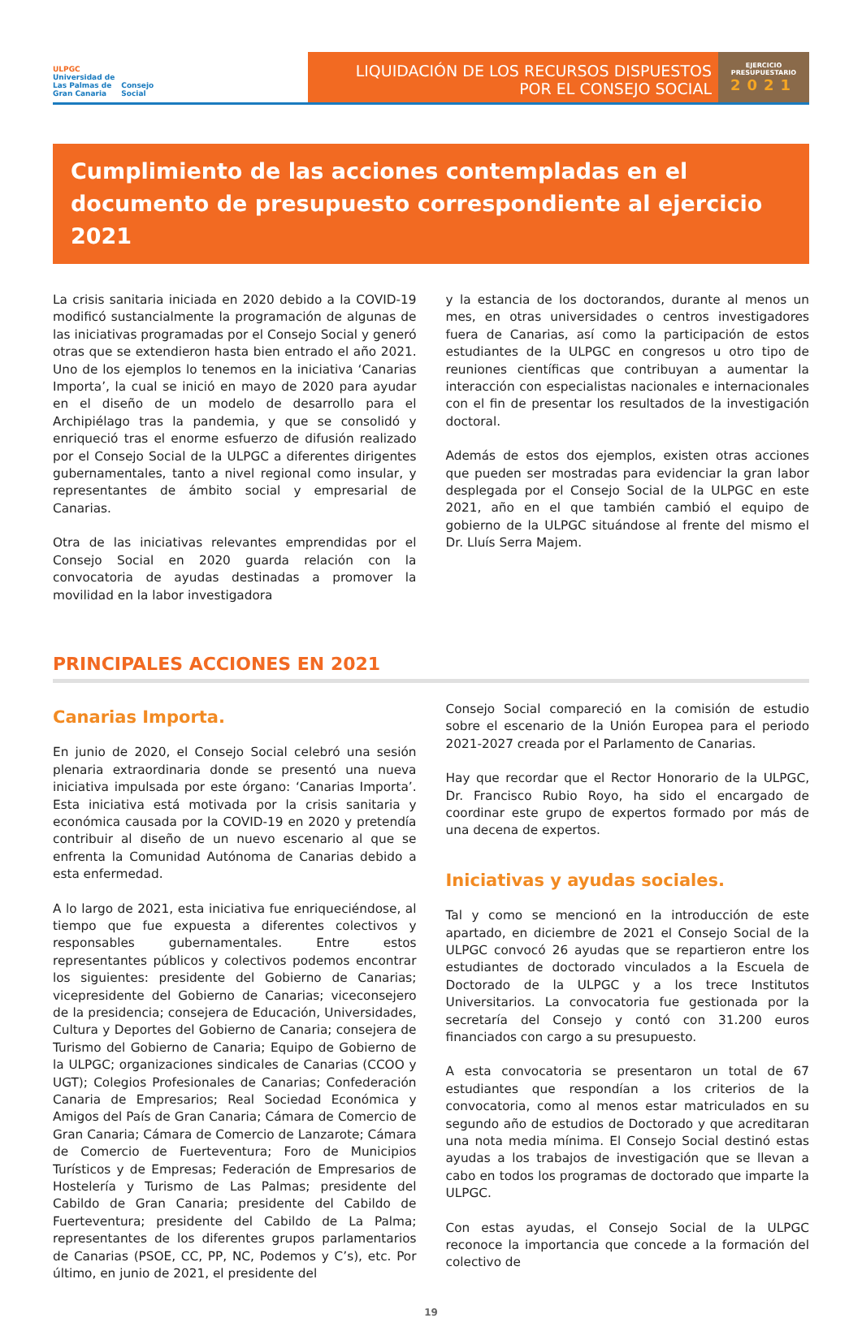ULPGC
Universidad de
Las Palmas de
Gran Canaria
Consejo
Social
LIQUIDACIÓN DE LOS RECURSOS DISPUESTOS
POR EL CONSEJO SOCIAL
EJERCICIO
PRESUPUESTARIO
2021
Cumplimiento de las acciones contempladas en el documento de presupuesto correspondiente al ejercicio 2021
La crisis sanitaria iniciada en 2020 debido a la COVID-19 modificó sustancialmente la programación de algunas de las iniciativas programadas por el Consejo Social y generó otras que se extendieron hasta bien entrado el año 2021. Uno de los ejemplos lo tenemos en la iniciativa ‘Canarias Importa’, la cual se inició en mayo de 2020 para ayudar en el diseño de un modelo de desarrollo para el Archipiélago tras la pandemia, y que se consolidó y enriqueció tras el enorme esfuerzo de difusión realizado por el Consejo Social de la ULPGC a diferentes dirigentes gubernamentales, tanto a nivel regional como insular, y representantes de ámbito social y empresarial de Canarias.
Otra de las iniciativas relevantes emprendidas por el Consejo Social en 2020 guarda relación con la convocatoria de ayudas destinadas a promover la movilidad en la labor investigadora
y la estancia de los doctorandos, durante al menos un mes, en otras universidades o centros investigadores fuera de Canarias, así como la participación de estos estudiantes de la ULPGC en congresos u otro tipo de reuniones científicas que contribuyan a aumentar la interacción con especialistas nacionales e internacionales con el fin de presentar los resultados de la investigación doctoral.
Además de estos dos ejemplos, existen otras acciones que pueden ser mostradas para evidenciar la gran labor desplegada por el Consejo Social de la ULPGC en este 2021, año en el que también cambió el equipo de gobierno de la ULPGC situándose al frente del mismo el Dr. Lluís Serra Majem.
PRINCIPALES ACCIONES EN 2021
Canarias Importa.
En junio de 2020, el Consejo Social celebró una sesión plenaria extraordinaria donde se presentó una nueva iniciativa impulsada por este órgano: ‘Canarias Importa’. Esta iniciativa está motivada por la crisis sanitaria y económica causada por la COVID-19 en 2020 y pretendía contribuir al diseño de un nuevo escenario al que se enfrenta la Comunidad Autónoma de Canarias debido a esta enfermedad.
A lo largo de 2021, esta iniciativa fue enriqueciéndose, al tiempo que fue expuesta a diferentes colectivos y responsables gubernamentales. Entre estos representantes públicos y colectivos podemos encontrar los siguientes: presidente del Gobierno de Canarias; vicepresidente del Gobierno de Canarias; viceconsejero de la presidencia; consejera de Educación, Universidades, Cultura y Deportes del Gobierno de Canaria; consejera de Turismo del Gobierno de Canaria; Equipo de Gobierno de la ULPGC; organizaciones sindicales de Canarias (CCOO y UGT); Colegios Profesionales de Canarias; Confederación Canaria de Empresarios; Real Sociedad Económica y Amigos del País de Gran Canaria; Cámara de Comercio de Gran Canaria; Cámara de Comercio de Lanzarote; Cámara de Comercio de Fuerteventura; Foro de Municipios Turísticos y de Empresas; Federación de Empresarios de Hostelería y Turismo de Las Palmas; presidente del Cabildo de Gran Canaria; presidente del Cabildo de Fuerteventura; presidente del Cabildo de La Palma; representantes de los diferentes grupos parlamentarios de Canarias (PSOE, CC, PP, NC, Podemos y C’s), etc. Por último, en junio de 2021, el presidente del
Consejo Social compareció en la comisión de estudio sobre el escenario de la Unión Europea para el periodo 2021-2027 creada por el Parlamento de Canarias.
Hay que recordar que el Rector Honorario de la ULPGC, Dr. Francisco Rubio Royo, ha sido el encargado de coordinar este grupo de expertos formado por más de una decena de expertos.
Iniciativas y ayudas sociales.
Tal y como se mencionó en la introducción de este apartado, en diciembre de 2021 el Consejo Social de la ULPGC convocó 26 ayudas que se repartieron entre los estudiantes de doctorado vinculados a la Escuela de Doctorado de la ULPGC y a los trece Institutos Universitarios. La convocatoria fue gestionada por la secretaría del Consejo y contó con 31.200 euros financiados con cargo a su presupuesto.
A esta convocatoria se presentaron un total de 67 estudiantes que respondían a los criterios de la convocatoria, como al menos estar matriculados en su segundo año de estudios de Doctorado y que acreditaran una nota media mínima. El Consejo Social destinó estas ayudas a los trabajos de investigación que se llevan a cabo en todos los programas de doctorado que imparte la ULPGC.
Con estas ayudas, el Consejo Social de la ULPGC reconoce la importancia que concede a la formación del colectivo de
19